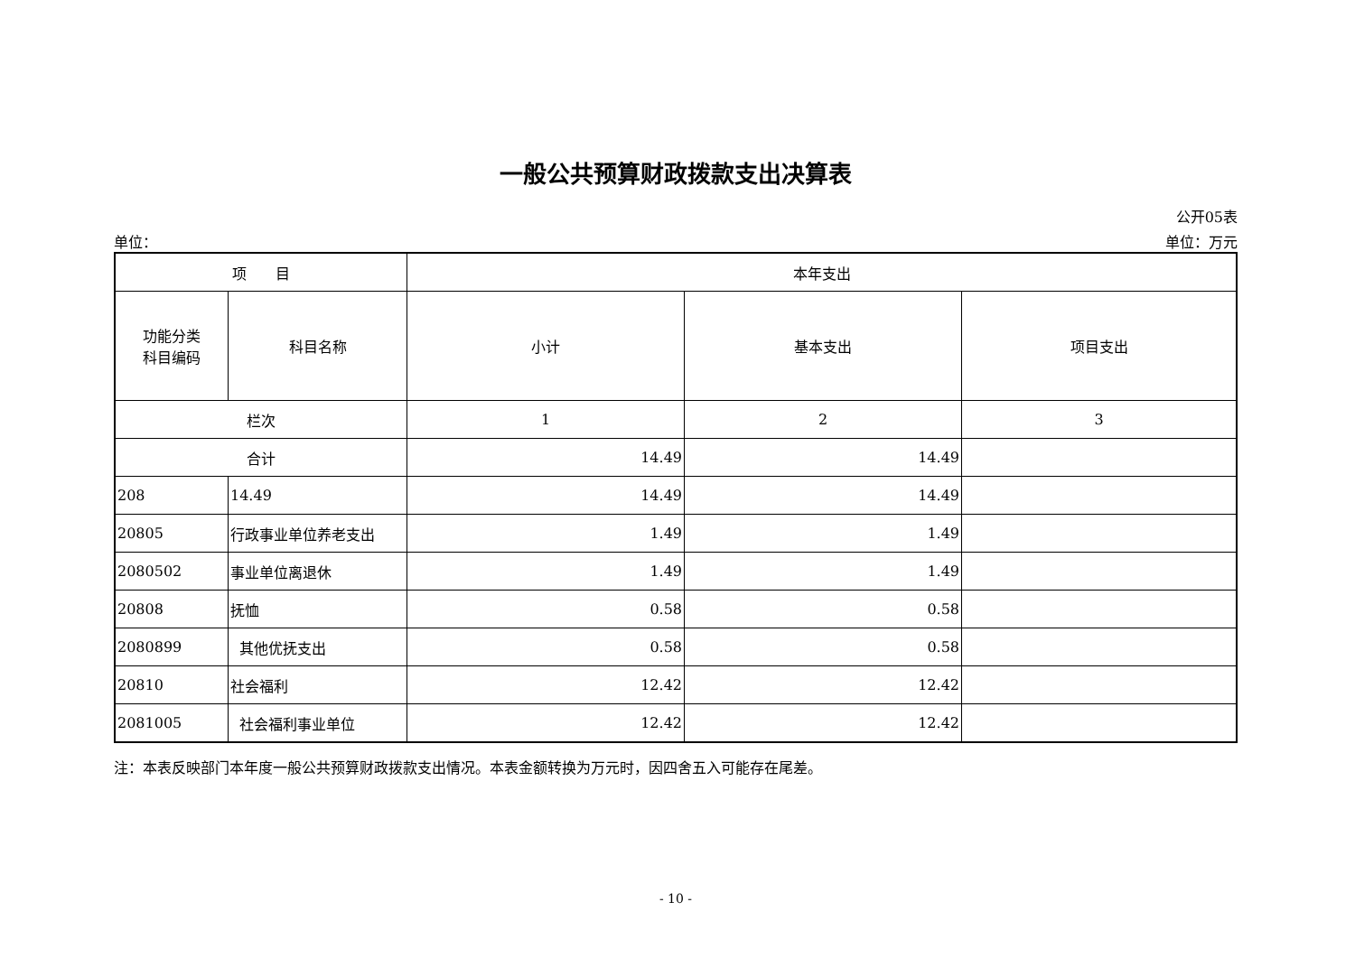一般公共预算财政拨款支出决算表
公开05表
单位： 单位：万元
| 项 目 | | 本年支出 | | |
| --- | --- | --- | --- | --- |
| 功能分类 科目编码 | 科目名称 | 小计 | 基本支出 | 项目支出 |
| 栏次 | | 1 | 2 | 3 |
| 合计 | | 14.49 | 14.49 | |
| 208 | 14.49 | 14.49 | 14.49 | |
| 20805 | 行政事业单位养老支出 | 1.49 | 1.49 | |
| 2080502 | 事业单位离退休 | 1.49 | 1.49 | |
| 20808 | 抚恤 | 0.58 | 0.58 | |
| 2080899 | 其他优抚支出 | 0.58 | 0.58 | |
| 20810 | 社会福利 | 12.42 | 12.42 | |
| 2081005 | 社会福利事业单位 | 12.42 | 12.42 | |
注：本表反映部门本年度一般公共预算财政拨款支出情况。本表金额转换为万元时，因四舍五入可能存在尾差。
- 10 -